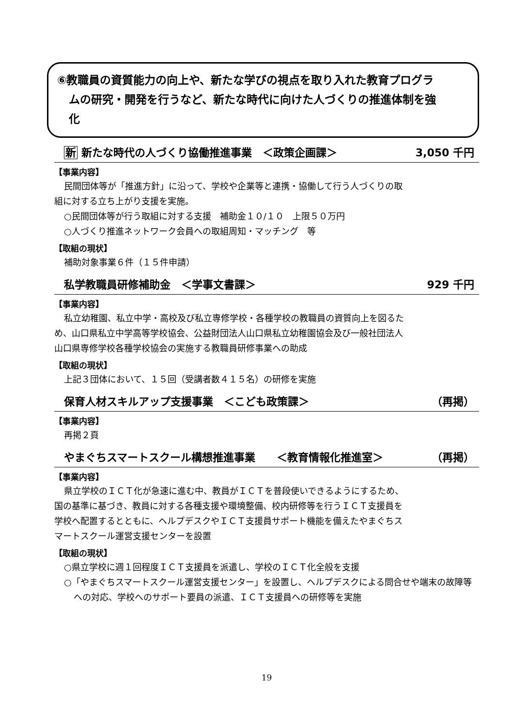⑥教職員の資質能力の向上や、新たな学びの視点を取り入れた教育プログラ
ムの研究・開発を行うなど、新たな時代に向けた人づくりの推進体制を強
化
新 新たな時代の人づくり協働推進事業　＜政策企画課＞ 3,050 千円
【事業内容】
民間団体等が「推進方針」に沿って、学校や企業等と連携・協働して行う人づくりの取
組に対する立ち上がり支援を実施。
○民間団体等が行う取組に対する支援　補助金１０/１０　上限５０万円
○人づくり推進ネットワーク会員への取組周知・マッチング　等
【取組の現状】
補助対象事業６件（１５件申請）
私学教職員研修補助金　＜学事文書課＞ 929 千円
【事業内容】
私立幼稚園、私立中学・高校及び私立専修学校・各種学校の教職員の資質向上を図るた
め、山口県私立中学高等学校協会、公益財団法人山口県私立幼稚園協会及び一般社団法人
山口県専修学校各種学校協会の実施する教職員研修事業への助成
【取組の現状】
上記３団体において、１５回（受講者数４１５名）の研修を実施
保育人材スキルアップ支援事業　＜こども政策課＞ （再掲）
【事業内容】
再掲２頁
やまぐちスマートスクール構想推進事業　　＜教育情報化推進室＞ （再掲）
【事業内容】
県立学校のＩＣＴ化が急速に進む中、教員がＩＣＴを普段使いできるようにするため、
国の基準に基づき、教員に対する各種支援や環境整備、校内研修等を行うＩＣＴ支援員を
学校へ配置するとともに、ヘルプデスクやＩＣＴ支援員サポート機能を備えたやまぐちス
マートスクール運営支援センターを設置
【取組の現状】
○県立学校に週１回程度ＩＣＴ支援員を派遣し、学校のＩＣＴ化全般を支援
○「やまぐちスマートスクール運営支援センター」を設置し、ヘルプデスクによる問合せや端末の故障等への対応、学校へのサポート要員の派遣、ＩＣＴ支援員への研修等を実施
19